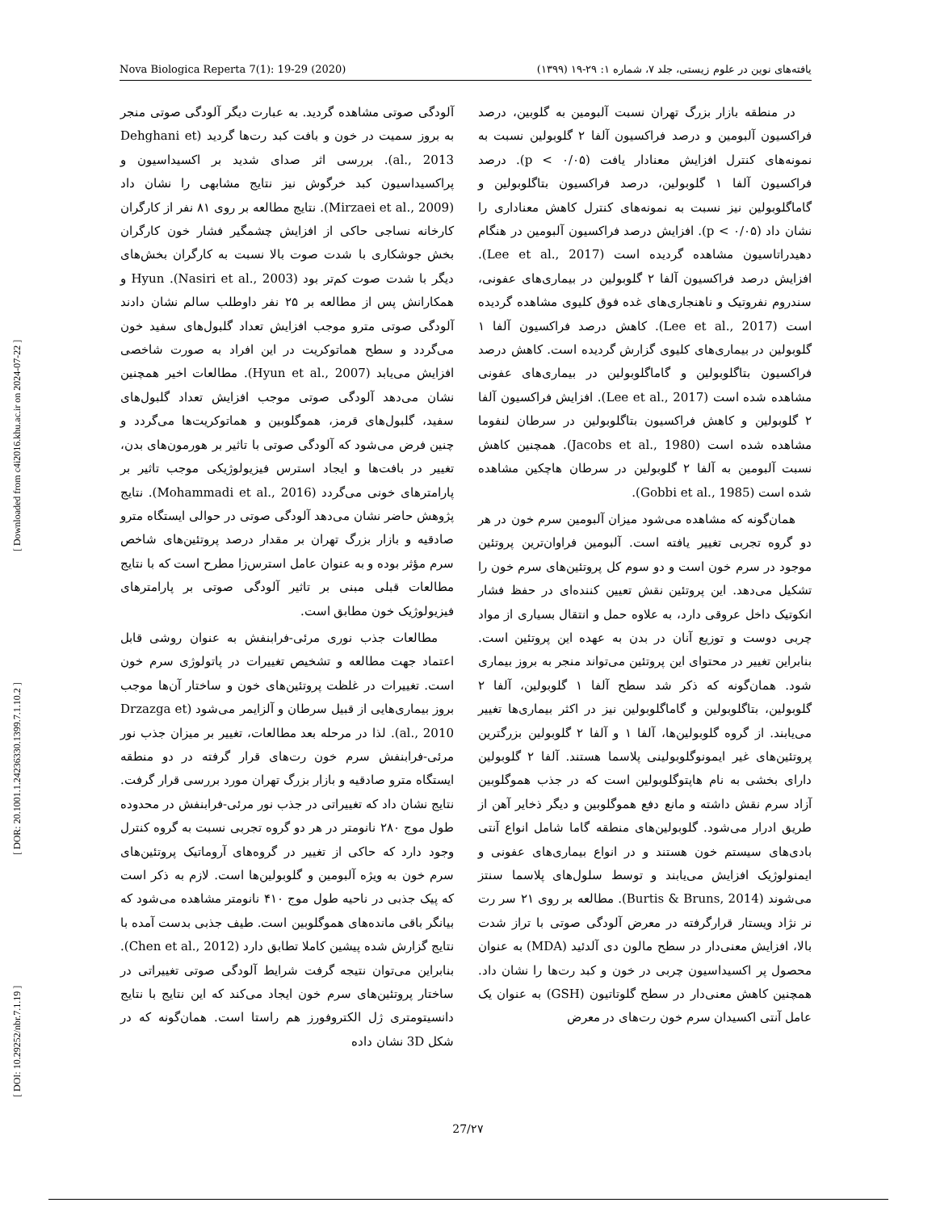Nova Biologica Reperta 7(1): 19-29 (2020) یافته‌های نوین در علوم زیستی، جلد ۷، شماره ۱: ۲۹-۱۹ (۱۳۹۹)
[ DOI: 10.29252/nbr.7.1.19 ] [ DOR: 20.1001.1.24236330.1399.7.1.10.2 ] [ Downloaded from c4i2016.khu.ac.ir on 2024-07-22 ]
در منطقه بازار بزرگ تهران نسبت آلبومین به گلوبین، درصد فراکسیون آلبومین و درصد فراکسیون آلفا ۲ گلوبولین نسبت به نمونه‌های کنترل افزایش معنادار یافت (p < ۰/۰۵). درصد فراکسیون آلفا ۱ گلوبولین، درصد فراکسیون بتاگلوبولین و گاماگلوبولین نیز نسبت به نمونه‌های کنترل کاهش معناداری را نشان داد (p < ۰/۰۵). افزایش درصد فراکسیون آلبومین در هنگام دهیدراتاسیون مشاهده گردیده است (Lee et al., 2017). افزایش درصد فراکسیون آلفا ۲ گلوبولین در بیماری‌های عفونی، سندروم نفروتیک و ناهنجاری‌های غده فوق کلیوی مشاهده گردیده است (Lee et al., 2017). کاهش درصد فراکسیون آلفا ۱ گلوبولین در بیماری‌های کلیوی گزارش گردیده است. کاهش درصد فراکسیون بتاگلوبولین و گاماگلوبولین در بیماری‌های عفونی مشاهده شده است (Lee et al., 2017). افزایش فراکسیون آلفا ۲ گلوبولین و کاهش فراکسیون بتاگلوبولین در سرطان لنفوما مشاهده شده است (Jacobs et al., 1980). همچنین کاهش نسبت آلبومین به آلفا ۲ گلوبولین در سرطان هاچکین مشاهده شده است (Gobbi et al., 1985).
همان‌گونه که مشاهده می‌شود میزان آلبومین سرم خون در هر دو گروه تجربی تغییر یافته است. آلبومین فراوان‌ترین پروتئین موجود در سرم خون است و دو سوم کل پروتئین‌های سرم خون را تشکیل می‌دهد. این پروتئین نقش تعیین کننده‌ای در حفظ فشار انکوتیک داخل عروقی دارد، به علاوه حمل و انتقال بسیاری از مواد چربی دوست و توزیع آنان در بدن به عهده این پروتئین است. بنابراین تغییر در محتوای این پروتئین می‌تواند منجر به بروز بیماری شود. همان‌گونه که ذکر شد سطح آلفا ۱ گلوبولین، آلفا ۲ گلوبولین، بتاگلوبولین و گاماگلوبولین نیز در اکثر بیماری‌ها تغییر می‌یابند. از گروه گلوبولین‌ها، آلفا ۱ و آلفا ۲ گلوبولین بزرگترین پروتئین‌های غیر ایمونوگلوبولینی پلاسما هستند. آلفا ۲ گلوبولین دارای بخشی به نام هاپتوگلوبولین است که در جذب هموگلوبین آزاد سرم نقش داشته و مانع دفع هموگلوبین و دیگر ذخایر آهن از طریق ادرار می‌شود. گلوبولین‌های منطقه گاما شامل انواع آنتی بادی‌های سیستم خون هستند و در انواع بیماری‌های عفونی و ایمنولوژیک افزایش می‌یابند و توسط سلول‌های پلاسما سنتز می‌شوند (Burtis & Bruns, 2014). مطالعه بر روی ۲۱ سر رت نر نژاد ویستار قرارگرفته در معرض آلودگی صوتی با تراز شدت بالا، افزایش معنی‌دار در سطح مالون دی آلدئید (MDA) به عنوان محصول پر اکسیداسیون چربی در خون و کبد رت‌ها را نشان داد. همچنین کاهش معنی‌دار در سطح گلوتاتیون (GSH) به عنوان یک عامل آنتی اکسیدان سرم خون رت‌های در معرض
آلودگی صوتی مشاهده گردید. به عبارت دیگر آلودگی صوتی منجر به بروز سمیت در خون و بافت کبد رت‌ها گردید (Dehghani et al., 2013). بررسی اثر صدای شدید بر اکسیداسیون و پراکسیداسیون کبد خرگوش نیز نتایج مشابهی را نشان داد (Mirzaei et al., 2009). نتایج مطالعه بر روی ۸۱ نفر از کارگران کارخانه نساجی حاکی از افزایش چشمگیر فشار خون کارگران بخش جوشکاری با شدت صوت بالا نسبت به کارگران بخش‌های دیگر با شدت صوت کم‌تر بود (Nasiri et al., 2003). Hyun و همکارانش پس از مطالعه بر ۲۵ نفر داوطلب سالم نشان دادند آلودگی صوتی مترو موجب افزایش تعداد گلبول‌های سفید خون می‌گردد و سطح هماتوکریت در این افراد به صورت شاخصی افزایش می‌یابد (Hyun et al., 2007). مطالعات اخیر همچنین نشان می‌دهد آلودگی صوتی موجب افزایش تعداد گلبول‌های سفید، گلبول‌های قرمز، هموگلوبین و هماتوکریت‌ها می‌گردد و چنین فرض می‌شود که آلودگی صوتی با تاثیر بر هورمون‌های بدن، تغییر در بافت‌ها و ایجاد استرس فیزیولوژیکی موجب تاثیر بر پارامترهای خونی می‌گردد (Mohammadi et al., 2016). نتایج پژوهش حاضر نشان می‌دهد آلودگی صوتی در حوالی ایستگاه مترو صادقیه و بازار بزرگ تهران بر مقدار درصد پروتئین‌های شاخص سرم مؤثر بوده و به عنوان عامل استرس‌زا مطرح است که با نتایج مطالعات قبلی مبنی بر تاثیر آلودگی صوتی بر پارامترهای فیزیولوژیک خون مطابق است.
مطالعات جذب نوری مرئی-فرابنفش به عنوان روشی قابل اعتماد جهت مطالعه و تشخیص تغییرات در پاتولوژی سرم خون است. تغییرات در غلظت پروتئین‌های خون و ساختار آن‌ها موجب بروز بیماری‌هایی از قبیل سرطان و آلزایمر می‌شود (Drzazga et al., 2010). لذا در مرحله بعد مطالعات، تغییر بر میزان جذب نور مرئی-فرابنفش سرم خون رت‌های قرار گرفته در دو منطقه ایستگاه مترو صادقیه و بازار بزرگ تهران مورد بررسی قرار گرفت. نتایج نشان داد که تغییراتی در جذب نور مرئی-فرابنفش در محدوده طول موج ۲۸۰ نانومتر در هر دو گروه تجربی نسبت به گروه کنترل وجود دارد که حاکی از تغییر در گروه‌های آروماتیک پروتئین‌های سرم خون به ویژه آلبومین و گلوبولین‌ها است. لازم به ذکر است که پیک جذبی در ناحیه طول موج ۴۱۰ نانومتر مشاهده می‌شود که بیانگر باقی مانده‌های هموگلوبین است. طیف جذبی بدست آمده با نتایج گزارش شده پیشین کاملا تطابق دارد (Chen et al., 2012). بنابراین می‌توان نتیجه گرفت شرایط آلودگی صوتی تغییراتی در ساختار پروتئین‌های سرم خون ایجاد می‌کند که این نتایج با نتایج دانسیتومتری ژل الکتروفورز هم راستا است. همان‌گونه که در شکل 3D نشان داده
27/۲۷